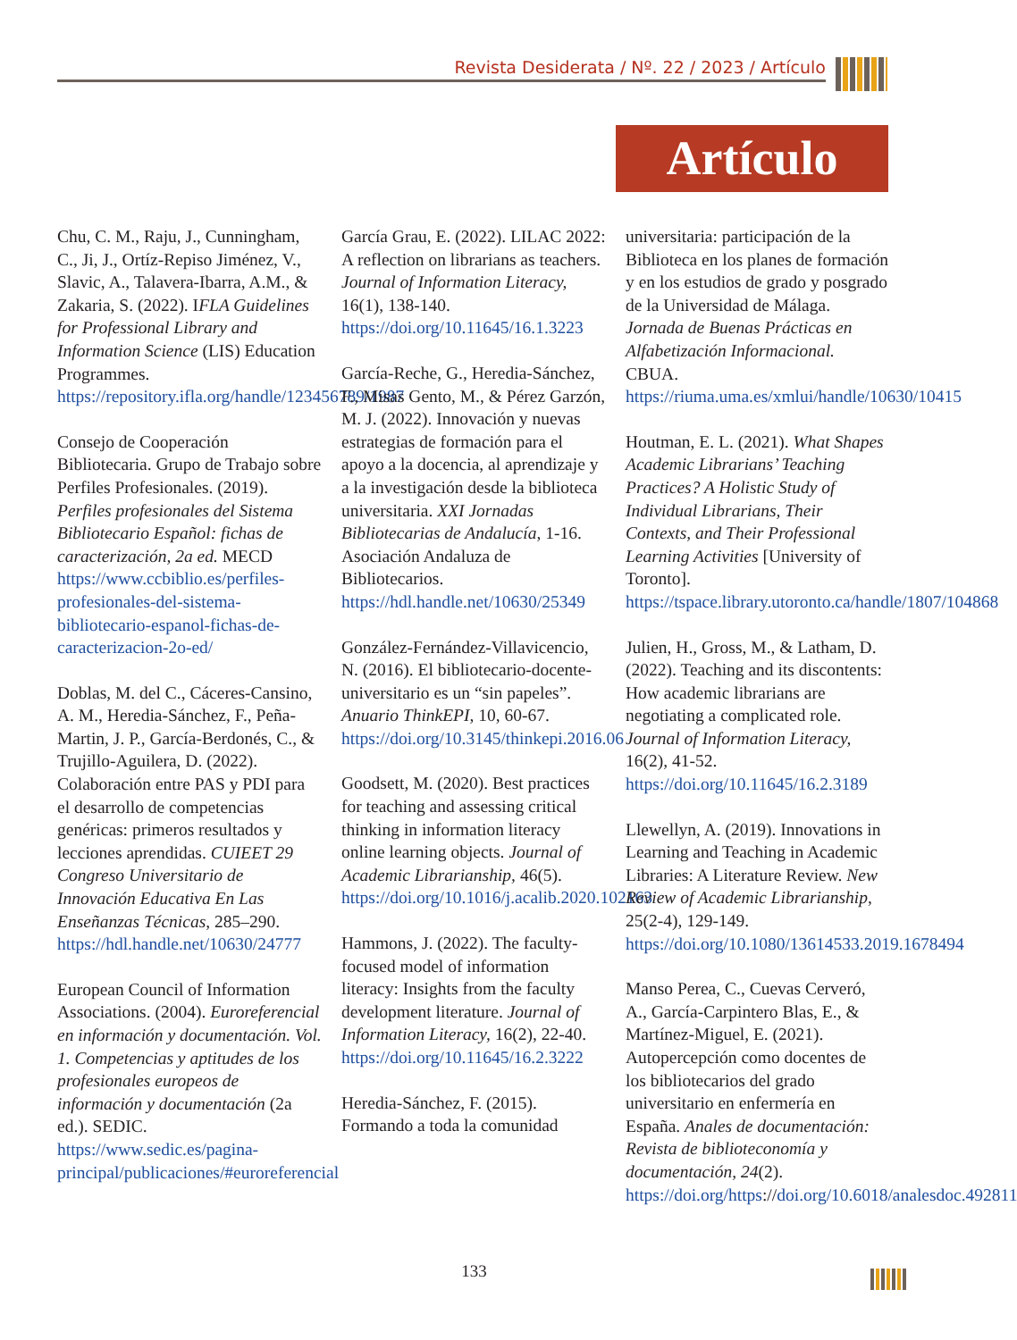Revista Desiderata / Nº. 22 / 2023 / Artículo
Artículo
Chu, C. M., Raju, J., Cunningham, C., Ji, J., Ortíz-Repiso Jiménez, V., Slavic, A., Talavera-Ibarra, A.M., & Zakaria, S. (2022). IFLA Guidelines for Professional Library and Information Science (LIS) Education Programmes. https://repository.ifla.org/handle/123456789/1987
Consejo de Cooperación Bibliotecaria. Grupo de Trabajo sobre Perfiles Profesionales. (2019). Perfiles profesionales del Sistema Bibliotecario Español: fichas de caracterización, 2a ed. MECD https://www.ccbiblio.es/perfiles-profesionales-del-sistema-bibliotecario-espanol-fichas-de-caracterizacion-2o-ed/
Doblas, M. del C., Cáceres-Cansino, A. M., Heredia-Sánchez, F., Peña-Martin, J. P., García-Berdonés, C., & Trujillo-Aguilera, D. (2022). Colaboración entre PAS y PDI para el desarrollo de competencias genéricas: primeros resultados y lecciones aprendidas. CUIEET 29 Congreso Universitario de Innovación Educativa En Las Enseñanzas Técnicas, 285–290. https://hdl.handle.net/10630/24777
European Council of Information Associations. (2004). Euroreferencial en información y documentación. Vol. 1. Competencias y aptitudes de los profesionales europeos de información y documentación (2a ed.). SEDIC. https://www.sedic.es/pagina-principal/publicaciones/#euroreferencial
García Grau, E. (2022). LILAC 2022: A reflection on librarians as teachers. Journal of Information Literacy, 16(1), 138-140. https://doi.org/10.11645/16.1.3223
García-Reche, G., Heredia-Sánchez, F., Misas Gento, M., & Pérez Garzón, M. J. (2022). Innovación y nuevas estrategias de formación para el apoyo a la docencia, al aprendizaje y a la investigación desde la biblioteca universitaria. XXI Jornadas Bibliotecarias de Andalucía, 1-16. Asociación Andaluza de Bibliotecarios. https://hdl.handle.net/10630/25349
González-Fernández-Villavicencio, N. (2016). El bibliotecario-docente-universitario es un “sin papeles”. Anuario ThinkEPI, 10, 60-67. https://doi.org/10.3145/thinkepi.2016.06
Goodsett, M. (2020). Best practices for teaching and assessing critical thinking in information literacy online learning objects. Journal of Academic Librarianship, 46(5). https://doi.org/10.1016/j.acalib.2020.102163
Hammons, J. (2022). The faculty-focused model of information literacy: Insights from the faculty development literature. Journal of Information Literacy, 16(2), 22-40. https://doi.org/10.11645/16.2.3222
Heredia-Sánchez, F. (2015). Formando a toda la comunidad
universitaria: participación de la Biblioteca en los planes de formación y en los estudios de grado y posgrado de la Universidad de Málaga. Jornada de Buenas Prácticas en Alfabetización Informacional. CBUA. https://riuma.uma.es/xmlui/handle/10630/10415
Houtman, E. L. (2021). What Shapes Academic Librarians’ Teaching Practices? A Holistic Study of Individual Librarians, Their Contexts, and Their Professional Learning Activities [University of Toronto]. https://tspace.library.utoronto.ca/handle/1807/104868
Julien, H., Gross, M., & Latham, D. (2022). Teaching and its discontents: How academic librarians are negotiating a complicated role. Journal of Information Literacy, 16(2), 41-52. https://doi.org/10.11645/16.2.3189
Llewellyn, A. (2019). Innovations in Learning and Teaching in Academic Libraries: A Literature Review. New Review of Academic Librarianship, 25(2-4), 129-149. https://doi.org/10.1080/13614533.2019.1678494
Manso Perea, C., Cuevas Cerveró, A., García-Carpintero Blas, E., & Martínez-Miguel, E. (2021). Autopercepción como docentes de los bibliotecarios del grado universitario en enfermería en España. Anales de documentación: Revista de biblioteconomía y documentación, 24(2). https://doi.org/https://doi.org/10.6018/analesdoc.492811
133